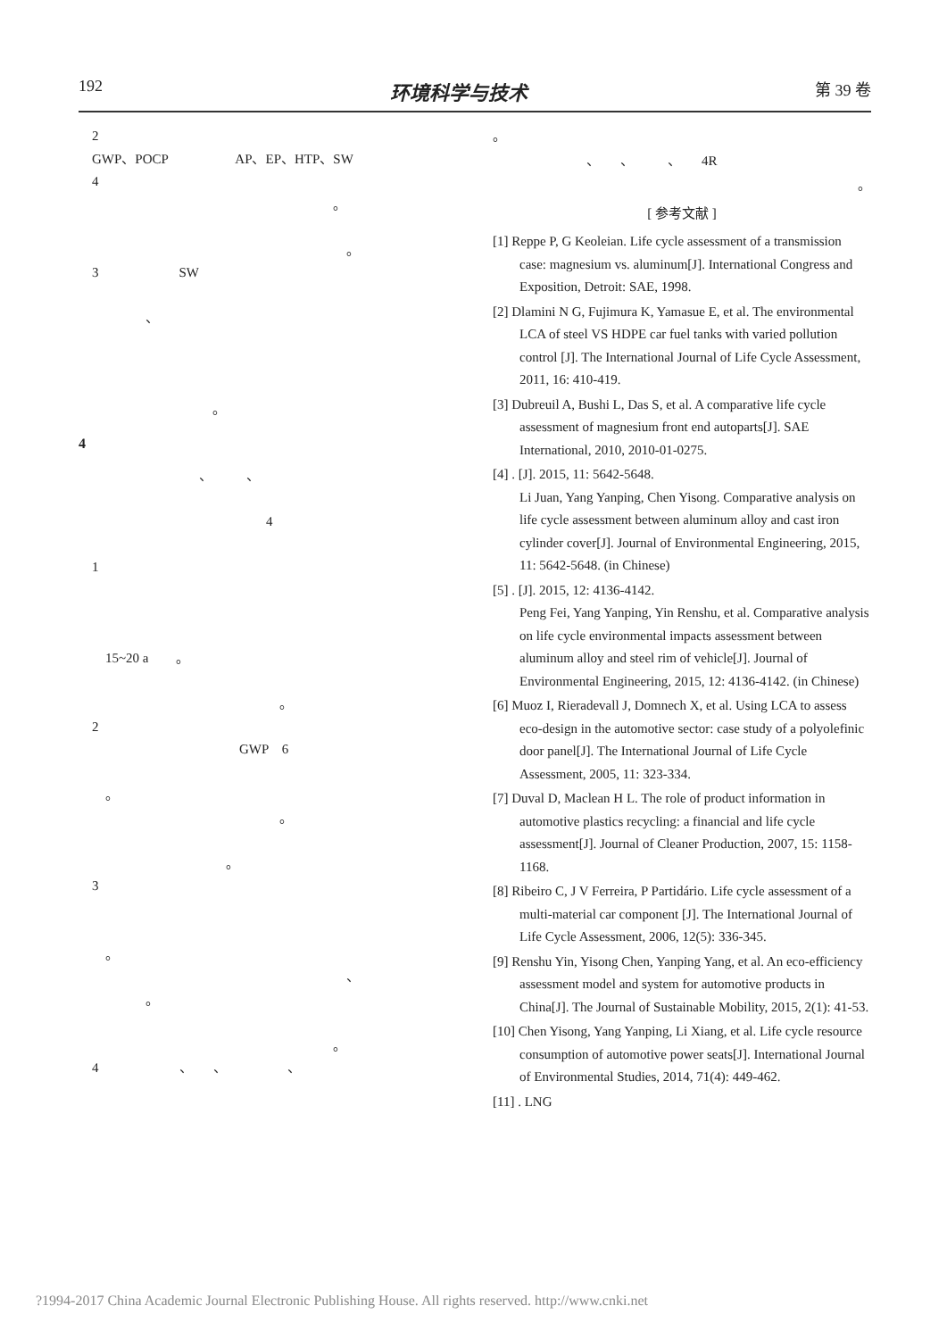192 环境科学与技术 第 39 卷
　2
　GWP、POCP　　　　　AP、EP、HTP、SW
　4
　　　　　　　　　　　　　　　　　　　。
　　　　　　　　　　　　　　　　　　　　。
　3　　　　　　SW
　　　　　、
　　　　　　　　　　。
4
　　　　　　　　　、　　　、
　　　　　　　　　　　　　　4
　1
　　15~20 a　　。
　　　　　　　　　　　　　　　。
　2
　　　　　　　　　　　　GWP　6
　　。
　　　　　　　　　　　　　　　。
　　　　　　　　　　　。
　3
　　。
　　　　　　　　　　　　　　　　　　　　、
　　　　　。
　　　　　　　　　　　　　　　　　　　。
　4　　　　　　、　　、　　　　　、
。
　　　　　　　、　　、　　　、　　4R
。
[ 参考文献 ]
[1] Reppe P, G Keoleian. Life cycle assessment of a transmission case: magnesium vs. aluminum[J]. International Congress and Exposition, Detroit: SAE, 1998.
[2] Dlamini N G, Fujimura K, Yamasue E, et al. The environmental LCA of steel VS HDPE car fuel tanks with varied pollution control [J]. The International Journal of Life Cycle Assessment, 2011, 16: 410-419.
[3] Dubreuil A, Bushi L, Das S, et al. A comparative life cycle assessment of magnesium front end autoparts[J]. SAE International, 2010, 2010-01-0275.
[4] . [J]. 2015, 11: 5642-5648.
Li Juan, Yang Yanping, Chen Yisong. Comparative analysis on life cycle assessment between aluminum alloy and cast iron cylinder cover[J]. Journal of Environmental Engineering, 2015, 11: 5642-5648. (in Chinese)
[5] . [J]. 2015, 12: 4136-4142.
Peng Fei, Yang Yanping, Yin Renshu, et al. Comparative analysis on life cycle environmental impacts assessment between aluminum alloy and steel rim of vehicle[J]. Journal of Environmental Engineering, 2015, 12: 4136-4142. (in Chinese)
[6] Muoz I, Rieradevall J, Domnech X, et al. Using LCA to assess eco-design in the automotive sector: case study of a polyolefinic door panel[J]. The International Journal of Life Cycle Assessment, 2005, 11: 323-334.
[7] Duval D, Maclean H L. The role of product information in automotive plastics recycling: a financial and life cycle assessment[J]. Journal of Cleaner Production, 2007, 15: 1158-1168.
[8] Ribeiro C, J V Ferreira, P Partidário. Life cycle assessment of a multi-material car component [J]. The International Journal of Life Cycle Assessment, 2006, 12(5): 336-345.
[9] Renshu Yin, Yisong Chen, Yanping Yang, et al. An eco-efficiency assessment model and system for automotive products in China[J]. The Journal of Sustainable Mobility, 2015, 2(1): 41-53.
[10] Chen Yisong, Yang Yanping, Li Xiang, et al. Life cycle resource consumption of automotive power seats[J]. International Journal of Environmental Studies, 2014, 71(4): 449-462.
[11] . LNG
?1994-2017 China Academic Journal Electronic Publishing House. All rights reserved. http://www.cnki.net